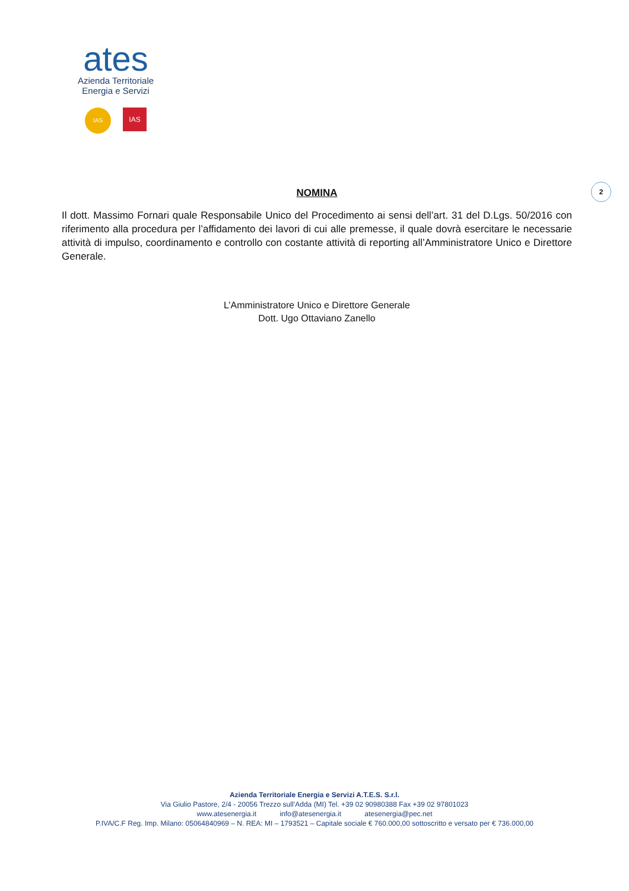ates
Azienda Territoriale
Energia e Servizi
IAS
IAS
2
NOMINA
Il dott. Massimo Fornari quale Responsabile Unico del Procedimento ai sensi dell’art. 31 del D.Lgs. 50/2016 con riferimento alla procedura per l’affidamento dei lavori di cui alle premesse, il quale dovrà esercitare le necessarie attività di impulso, coordinamento e controllo con costante attività di reporting all’Amministratore Unico e Direttore Generale.
L’Amministratore Unico e Direttore Generale
Dott. Ugo Ottaviano Zanello
Azienda Territoriale Energia e Servizi A.T.E.S. S.r.l.
Via Giulio Pastore, 2/4 - 20056 Trezzo sull’Adda (MI) Tel. +39 02 90980388 Fax +39 02 97801023
www.atesenergia.it info@atesenergia.it atesenergia@pec.net
P.IVA/C.F Reg. Imp. Milano: 05064840969 – N. REA: MI – 1793521 – Capitale sociale € 760.000,00 sottoscritto e versato per € 736.000,00